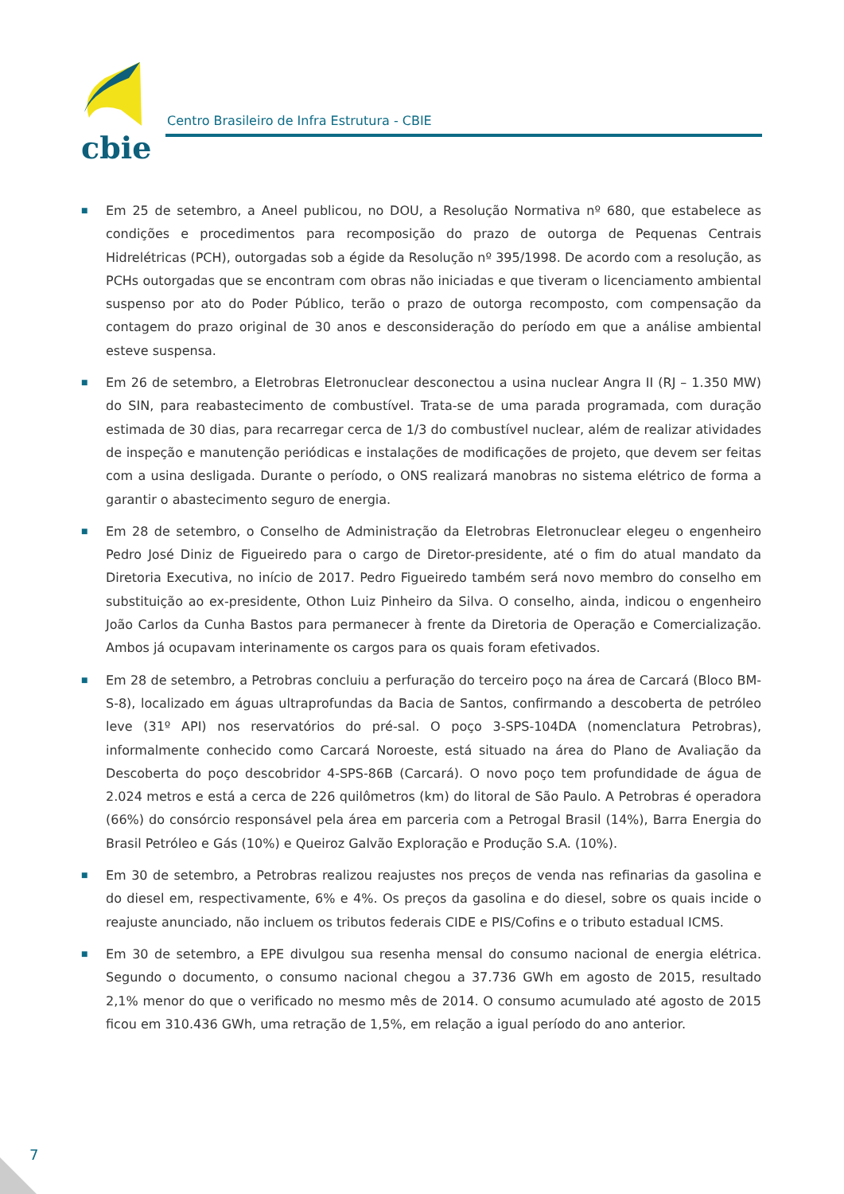cbie
Centro Brasileiro de Infra Estrutura - CBIE
■ Em 25 de setembro, a Aneel publicou, no DOU, a Resolução Normativa nº 680, que estabelece as condições e procedimentos para recomposição do prazo de outorga de Pequenas Centrais Hidrelétricas (PCH), outorgadas sob a égide da Resolução nº 395/1998. De acordo com a resolução, as PCHs outorgadas que se encontram com obras não iniciadas e que tiveram o licenciamento ambiental suspenso por ato do Poder Público, terão o prazo de outorga recomposto, com compensação da contagem do prazo original de 30 anos e desconsideração do período em que a análise ambiental esteve suspensa.
■ Em 26 de setembro, a Eletrobras Eletronuclear desconectou a usina nuclear Angra II (RJ – 1.350 MW) do SIN, para reabastecimento de combustível. Trata-se de uma parada programada, com duração estimada de 30 dias, para recarregar cerca de 1/3 do combustível nuclear, além de realizar atividades de inspeção e manutenção periódicas e instalações de modificações de projeto, que devem ser feitas com a usina desligada. Durante o período, o ONS realizará manobras no sistema elétrico de forma a garantir o abastecimento seguro de energia.
■ Em 28 de setembro, o Conselho de Administração da Eletrobras Eletronuclear elegeu o engenheiro Pedro José Diniz de Figueiredo para o cargo de Diretor-presidente, até o fim do atual mandato da Diretoria Executiva, no início de 2017. Pedro Figueiredo também será novo membro do conselho em substituição ao ex-presidente, Othon Luiz Pinheiro da Silva. O conselho, ainda, indicou o engenheiro João Carlos da Cunha Bastos para permanecer à frente da Diretoria de Operação e Comercialização. Ambos já ocupavam interinamente os cargos para os quais foram efetivados.
■ Em 28 de setembro, a Petrobras concluiu a perfuração do terceiro poço na área de Carcará (Bloco BM-S-8), localizado em águas ultraprofundas da Bacia de Santos, confirmando a descoberta de petróleo leve (31º API) nos reservatórios do pré-sal. O poço 3-SPS-104DA (nomenclatura Petrobras), informalmente conhecido como Carcará Noroeste, está situado na área do Plano de Avaliação da Descoberta do poço descobridor 4-SPS-86B (Carcará). O novo poço tem profundidade de água de 2.024 metros e está a cerca de 226 quilômetros (km) do litoral de São Paulo. A Petrobras é operadora (66%) do consórcio responsável pela área em parceria com a Petrogal Brasil (14%), Barra Energia do Brasil Petróleo e Gás (10%) e Queiroz Galvão Exploração e Produção S.A. (10%).
■ Em 30 de setembro, a Petrobras realizou reajustes nos preços de venda nas refinarias da gasolina e do diesel em, respectivamente, 6% e 4%. Os preços da gasolina e do diesel, sobre os quais incide o reajuste anunciado, não incluem os tributos federais CIDE e PIS/Cofins e o tributo estadual ICMS.
■ Em 30 de setembro, a EPE divulgou sua resenha mensal do consumo nacional de energia elétrica. Segundo o documento, o consumo nacional chegou a 37.736 GWh em agosto de 2015, resultado 2,1% menor do que o verificado no mesmo mês de 2014. O consumo acumulado até agosto de 2015 ficou em 310.436 GWh, uma retração de 1,5%, em relação a igual período do ano anterior.
7